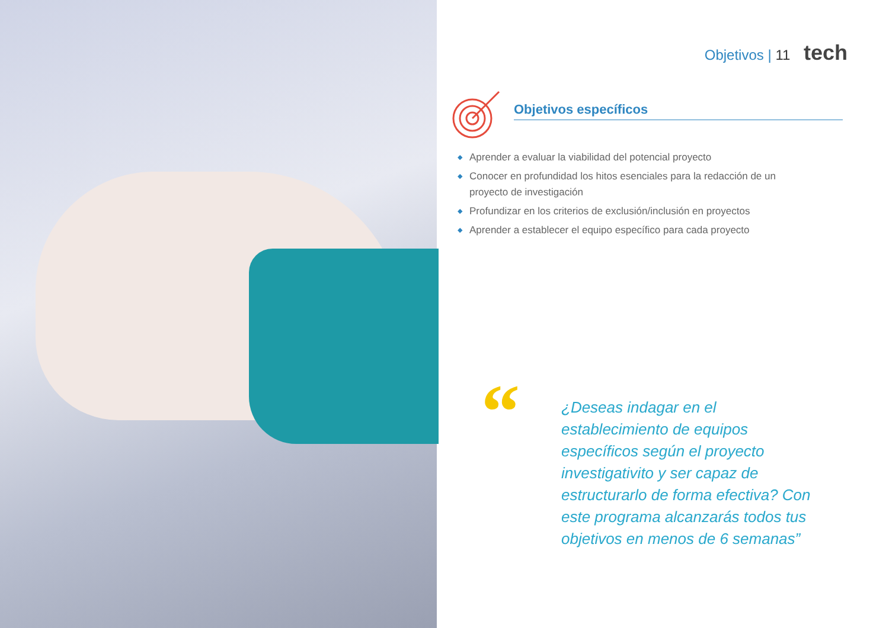Objetivos | 11 tech
Objetivos específicos
◆ Aprender a evaluar la viabilidad del potencial proyecto
◆ Conocer en profundidad los hitos esenciales para la redacción de un proyecto de investigación
◆ Profundizar en los criterios de exclusión/inclusión en proyectos
◆ Aprender a establecer el equipo específico para cada proyecto
“
¿Deseas indagar en el establecimiento de equipos específicos según el proyecto investigativito y ser capaz de estructurarlo de forma efectiva? Con este programa alcanzarás todos tus objetivos en menos de 6 semanas”